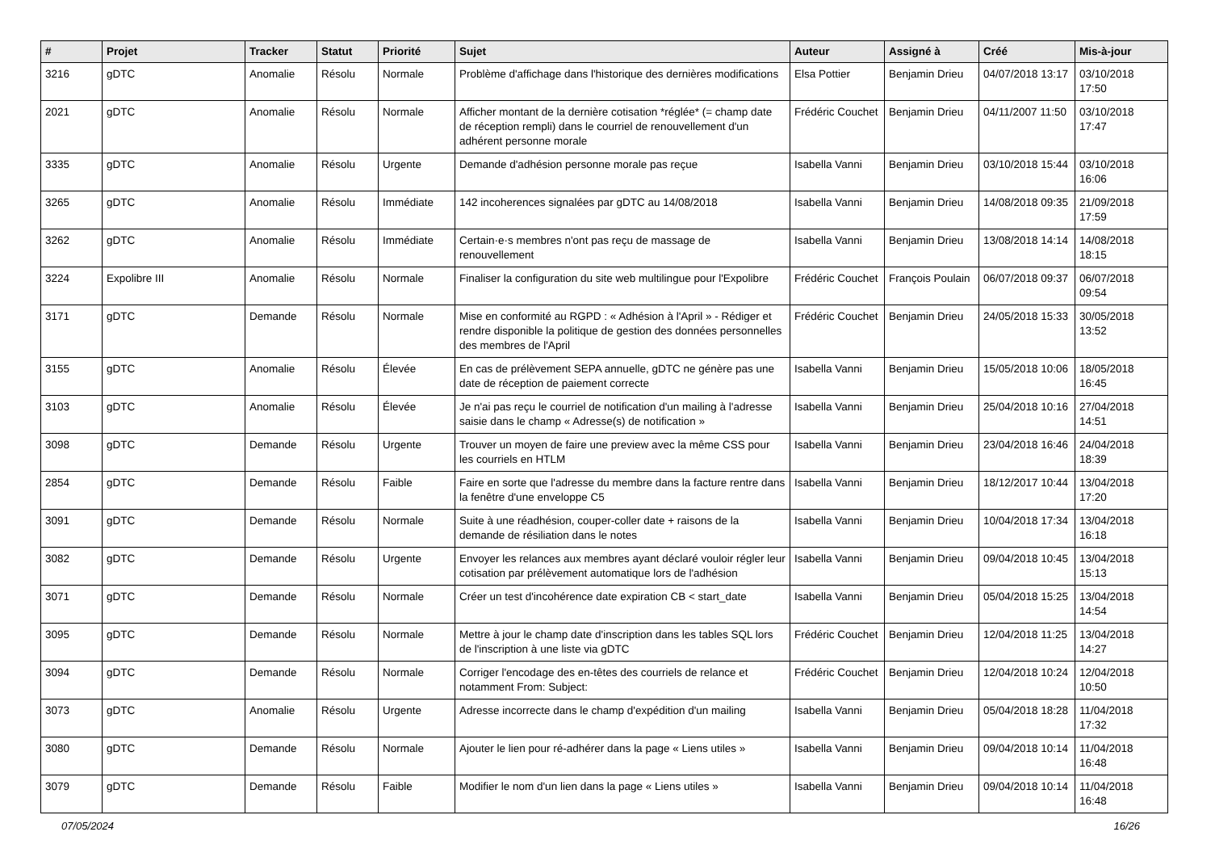| # | Projet | Tracker | Statut | Priorité | Sujet | Auteur | Assigné à | Créé | Mis-à-jour |
| --- | --- | --- | --- | --- | --- | --- | --- | --- | --- |
| 3216 | gDTC | Anomalie | Résolu | Normale | Problème d'affichage dans l'historique des dernières modifications | Elsa Pottier | Benjamin Drieu | 04/07/2018 13:17 | 03/10/2018 17:50 |
| 2021 | gDTC | Anomalie | Résolu | Normale | Afficher montant de la dernière cotisation *réglée* (= champ date de réception rempli) dans le courriel de renouvellement d'un adhérent personne morale | Frédéric Couchet | Benjamin Drieu | 04/11/2007 11:50 | 03/10/2018 17:47 |
| 3335 | gDTC | Anomalie | Résolu | Urgente | Demande d'adhésion personne morale pas reçue | Isabella Vanni | Benjamin Drieu | 03/10/2018 15:44 | 03/10/2018 16:06 |
| 3265 | gDTC | Anomalie | Résolu | Immédiate | 142 incoherences signalées par gDTC au 14/08/2018 | Isabella Vanni | Benjamin Drieu | 14/08/2018 09:35 | 21/09/2018 17:59 |
| 3262 | gDTC | Anomalie | Résolu | Immédiate | Certain·e·s membres n'ont pas reçu de massage de renouvellement | Isabella Vanni | Benjamin Drieu | 13/08/2018 14:14 | 14/08/2018 18:15 |
| 3224 | Expolibre III | Anomalie | Résolu | Normale | Finaliser la configuration du site web multilingue pour l'Expolibre | Frédéric Couchet | François Poulain | 06/07/2018 09:37 | 06/07/2018 09:54 |
| 3171 | gDTC | Demande | Résolu | Normale | Mise en conformité au RGPD : « Adhésion à l'April » - Rédiger et rendre disponible la politique de gestion des données personnelles des membres de l'April | Frédéric Couchet | Benjamin Drieu | 24/05/2018 15:33 | 30/05/2018 13:52 |
| 3155 | gDTC | Anomalie | Résolu | Élevée | En cas de prélèvement SEPA annuelle, gDTC ne génère pas une date de réception de paiement correcte | Isabella Vanni | Benjamin Drieu | 15/05/2018 10:06 | 18/05/2018 16:45 |
| 3103 | gDTC | Anomalie | Résolu | Élevée | Je n'ai pas reçu le courriel de notification d'un mailing à l'adresse saisie dans le champ « Adresse(s) de notification » | Isabella Vanni | Benjamin Drieu | 25/04/2018 10:16 | 27/04/2018 14:51 |
| 3098 | gDTC | Demande | Résolu | Urgente | Trouver un moyen de faire une preview avec la même CSS pour les courriels en HTLM | Isabella Vanni | Benjamin Drieu | 23/04/2018 16:46 | 24/04/2018 18:39 |
| 2854 | gDTC | Demande | Résolu | Faible | Faire en sorte que l'adresse du membre dans la facture rentre dans la fenêtre d'une enveloppe C5 | Isabella Vanni | Benjamin Drieu | 18/12/2017 10:44 | 13/04/2018 17:20 |
| 3091 | gDTC | Demande | Résolu | Normale | Suite à une réadhésion, couper-coller date + raisons de la demande de résiliation dans le notes | Isabella Vanni | Benjamin Drieu | 10/04/2018 17:34 | 13/04/2018 16:18 |
| 3082 | gDTC | Demande | Résolu | Urgente | Envoyer les relances aux membres ayant déclaré vouloir régler leur cotisation par prélèvement automatique lors de l'adhésion | Isabella Vanni | Benjamin Drieu | 09/04/2018 10:45 | 13/04/2018 15:13 |
| 3071 | gDTC | Demande | Résolu | Normale | Créer un test d'incohérence date expiration CB < start_date | Isabella Vanni | Benjamin Drieu | 05/04/2018 15:25 | 13/04/2018 14:54 |
| 3095 | gDTC | Demande | Résolu | Normale | Mettre à jour le champ date d'inscription dans les tables SQL lors de l'inscription à une liste via gDTC | Frédéric Couchet | Benjamin Drieu | 12/04/2018 11:25 | 13/04/2018 14:27 |
| 3094 | gDTC | Demande | Résolu | Normale | Corriger l'encodage des en-têtes des courriels de relance et notamment From: Subject: | Frédéric Couchet | Benjamin Drieu | 12/04/2018 10:24 | 12/04/2018 10:50 |
| 3073 | gDTC | Anomalie | Résolu | Urgente | Adresse incorrecte dans le champ d'expédition d'un mailing | Isabella Vanni | Benjamin Drieu | 05/04/2018 18:28 | 11/04/2018 17:32 |
| 3080 | gDTC | Demande | Résolu | Normale | Ajouter le lien pour ré-adhérer dans la page « Liens utiles » | Isabella Vanni | Benjamin Drieu | 09/04/2018 10:14 | 11/04/2018 16:48 |
| 3079 | gDTC | Demande | Résolu | Faible | Modifier le nom d'un lien dans la page « Liens utiles » | Isabella Vanni | Benjamin Drieu | 09/04/2018 10:14 | 11/04/2018 16:48 |
07/05/2024 16/26